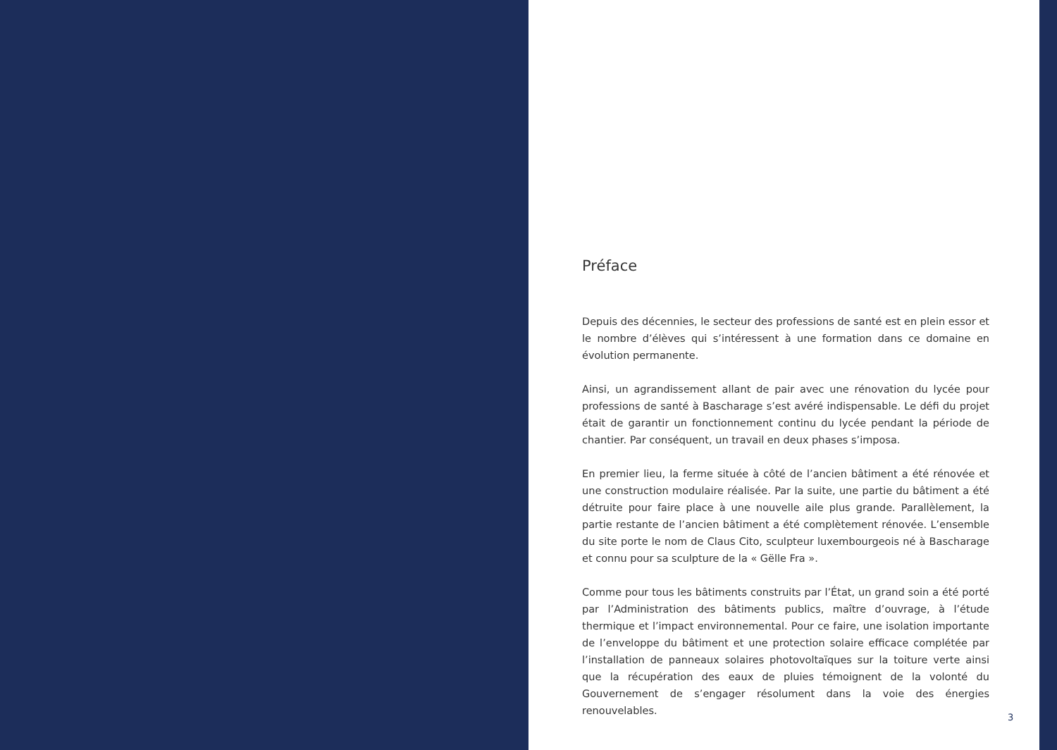Préface
Depuis des décennies, le secteur des professions de santé est en plein essor et le nombre d’élèves qui s’intéressent à une formation dans ce domaine en évolution permanente.
Ainsi, un agrandissement allant de pair avec une rénovation du lycée pour professions de santé à Bascharage s’est avéré indispensable. Le défi du projet était de garantir un fonctionnement continu du lycée pendant la période de chantier. Par conséquent, un travail en deux phases s’imposa.
En premier lieu, la ferme située à côté de l’ancien bâtiment a été rénovée et une construction modulaire réalisée. Par la suite, une partie du bâtiment a été détruite pour faire place à une nouvelle aile plus grande. Parallèlement, la partie restante de l’ancien bâtiment a été complètement rénovée. L’ensemble du site porte le nom de Claus Cito, sculpteur luxembourgeois né à Bascharage et connu pour sa sculpture de la « Gëlle Fra ».
Comme pour tous les bâtiments construits par l’État, un grand soin a été porté par l’Administration des bâtiments publics, maître d’ouvrage, à l’étude thermique et l’impact environnemental. Pour ce faire, une isolation importante de l’enveloppe du bâtiment et une protection solaire efficace complétée par l’installation de panneaux solaires photovoltaïques sur la toiture verte ainsi que la récupération des eaux de pluies témoignent de la volonté du Gouvernement de s’engager résolument dans la voie des énergies renouvelables.
3